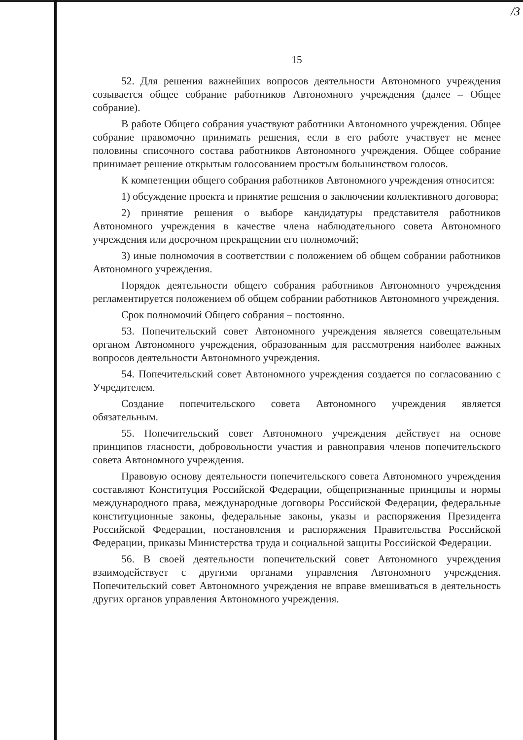/3
15
52. Для решения важнейших вопросов деятельности Автономного учреждения созывается общее собрание работников Автономного учреждения (далее – Общее собрание).
В работе Общего собрания участвуют работники Автономного учреждения. Общее собрание правомочно принимать решения, если в его работе участвует не менее половины списочного состава работников Автономного учреждения. Общее собрание принимает решение открытым голосованием простым большинством голосов.
К компетенции общего собрания работников Автономного учреждения относится:
1) обсуждение проекта и принятие решения о заключении коллективного договора;
2) принятие решения о выборе кандидатуры представителя работников Автономного учреждения в качестве члена наблюдательного совета Автономного учреждения или досрочном прекращении его полномочий;
3) иные полномочия в соответствии с положением об общем собрании работников Автономного учреждения.
Порядок деятельности общего собрания работников Автономного учреждения регламентируется положением об общем собрании работников Автономного учреждения.
Срок полномочий Общего собрания – постоянно.
53. Попечительский совет Автономного учреждения является совещательным органом Автономного учреждения, образованным для рассмотрения наиболее важных вопросов деятельности Автономного учреждения.
54. Попечительский совет Автономного учреждения создается по согласованию с Учредителем.
Создание попечительского совета Автономного учреждения является обязательным.
55. Попечительский совет Автономного учреждения действует на основе принципов гласности, добровольности участия и равноправия членов попечительского совета Автономного учреждения.
Правовую основу деятельности попечительского совета Автономного учреждения составляют Конституция Российской Федерации, общепризнанные принципы и нормы международного права, международные договоры Российской Федерации, федеральные конституционные законы, федеральные законы, указы и распоряжения Президента Российской Федерации, постановления и распоряжения Правительства Российской Федерации, приказы Министерства труда и социальной защиты Российской Федерации.
56. В своей деятельности попечительский совет Автономного учреждения взаимодействует с другими органами управления Автономного учреждения. Попечительский совет Автономного учреждения не вправе вмешиваться в деятельность других органов управления Автономного учреждения.